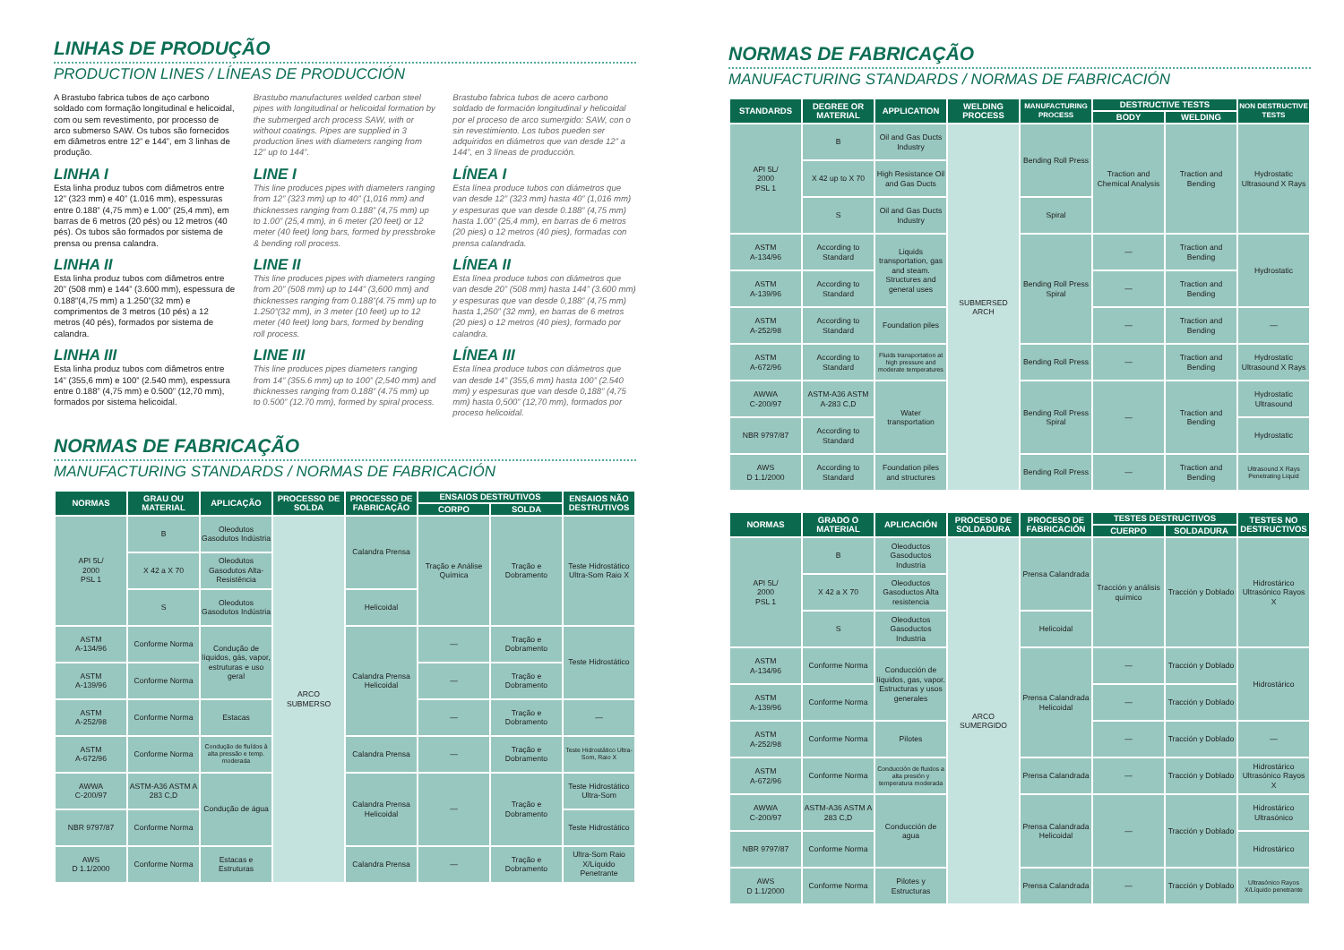LINHAS DE PRODUÇÃO
PRODUCTION LINES / LÍNEAS DE PRODUCCIÓN
A Brastubo fabrica tubos de aço carbono soldado com formação longitudinal e helicoidal, com ou sem revestimento, por processo de arco submerso SAW. Os tubos são fornecidos em diâmetros entre 12” e 144”, em 3 linhas de produção.
LINHA I
Esta linha produz tubos com diâmetros entre 12” (323 mm) e 40” (1.016 mm), espessuras entre 0.188” (4,75 mm) e 1.00” (25,4 mm), em barras de 6 metros (20 pés) ou 12 metros (40 pés). Os tubos são formados por sistema de prensa ou prensa calandra.
LINHA II
Esta linha produz tubos com diâmetros entre 20” (508 mm) e 144” (3.600 mm), espessura de 0.188”(4,75 mm) a 1.250”(32 mm) e comprimentos de 3 metros (10 pés) a 12 metros (40 pés), formados por sistema de calandra.
LINHA III
Esta linha produz tubos com diâmetros entre 14” (355,6 mm) e 100” (2.540 mm), espessura entre 0.188” (4,75 mm) e 0.500” (12,70 mm), formados por sistema helicoidal.
Brastubo manufactures welded carbon steel pipes with longitudinal or helicoidal formation by the submerged arch process SAW, with or without coatings. Pipes are supplied in 3 production lines with diameters ranging from 12” up to 144”.
LINE I
This line produces pipes with diameters ranging from 12” (323 mm) up to 40” (1,016 mm) and thicknesses ranging from 0.188” (4,75 mm) up to 1.00” (25,4 mm), in 6 meter (20 feet) or 12 meter (40 feet) long bars, formed by pressbroke & bending roll process.
LINE II
This line produces pipes with diameters ranging from 20” (508 mm) up to 144” (3,600 mm) and thicknesses ranging from 0.188”(4.75 mm) up to 1.250”(32 mm), in 3 meter (10 feet) up to 12 meter (40 feet) long bars, formed by bending roll process.
LINE III
This line produces pipes diameters ranging from 14” (355.6 mm) up to 100” (2,540 mm) and thicknesses ranging from 0.188” (4.75 mm) up to 0.500” (12.70 mm), formed by spiral process.
Brastubo fabrica tubos de acero carbono soldado de formación longitudinal y helicoidal por el proceso de arco sumergido: SAW, con o sin revestimiento. Los tubos pueden ser adquiridos en diámetros que van desde 12” a 144”, en 3 líneas de producción.
LÍNEA I
Esta línea produce tubos con diámetros que van desde 12” (323 mm) hasta 40” (1,016 mm) y espesuras que van desde 0.188” (4,75 mm) hasta 1.00” (25,4 mm), en barras de 6 metros (20 pies) o 12 metros (40 pies), formadas con prensa calandrada.
LÍNEA II
Esta línea produce tubos con diámetros que van desde 20” (508 mm) hasta 144” (3.600 mm) y espesuras que van desde 0,188” (4,75 mm) hasta 1,250” (32 mm), en barras de 6 metros (20 pies) o 12 metros (40 pies), formado por calandra.
LÍNEA III
Esta línea produce tubos con diámetros que van desde 14” (355,6 mm) hasta 100” (2.540 mm) y espesuras que van desde 0,188” (4,75 mm) hasta 0,500” (12,70 mm), formados por proceso helicoidal.
NORMAS DE FABRICAÇÃO
MANUFACTURING STANDARDS / NORMAS DE FABRICACIÓN
| NORMAS | GRAU OU MATERIAL | APLICAÇÃO | PROCESSO DE SOLDA | PROCESSO DE FABRICAÇÃO | ENSAIOS DESTRUTIVOS | | ENSAIOS NÃO DESTRUTIVOS |
| --- | --- | --- | --- | --- | --- | --- | --- |
| | | | | | CORPO | SOLDA | |
| API 5L/ 2000 PSL 1 | B | Oleodutos Gasodutos Indústria | ARCO SUBMERSO | Calandra Prensa | Tração e Análise Química | Tração e Dobramento | Teste Hidrostático Ultra-Som Raio X |
| | X 42 a X 70 | Oleodutos Gasodutos Alta-Resistência | | | | | |
| | S | Oleodutos Gasodutos Indústria | | Helicoidal | | | |
| ASTM A-134/96 | Conforme Norma | Condução de líquidos, gás, vapor, estruturas e uso geral | | Calandra Prensa Helicoidal | — | Tração e Dobramento | Teste Hidrostático |
| ASTM A-139/96 | Conforme Norma | | | | — | Tração e Dobramento | |
| ASTM A-252/98 | Conforme Norma | Estacas | | | — | Tração e Dobramento | — |
| ASTM A-672/96 | Conforme Norma | Condução de fluídos à alta pressão e temp. moderada | | Calandra Prensa | — | Tração e Dobramento | Teste Hidrostático Ultra-Som, Raio X |
| AWWA C-200/97 | ASTM-A36 ASTM A 283 C,D | Condução de água | | Calandra Prensa Helicoidal | — | Tração e Dobramento | Teste Hidrostático Ultra-Som |
| NBR 9797/87 | Conforme Norma | | | | | | Teste Hidrostático |
| AWS D 1.1/2000 | Conforme Norma | Estacas e Estruturas | | Calandra Prensa | — | Tração e Dobramento | Ultra-Som Raio X/Líquido Penetrante |
NORMAS DE FABRICAÇÃO
MANUFACTURING STANDARDS / NORMAS DE FABRICACIÓN
| STANDARDS | DEGREE OR MATERIAL | APPLICATION | WELDING PROCESS | MANUFACTURING PROCESS | DESTRUCTIVE TESTS | | NON DESTRUCTIVE TESTS |
| --- | --- | --- | --- | --- | --- | --- | --- |
| | | | | | BODY | WELDING | |
| API 5L/ 2000 PSL 1 | B | Oil and Gas Ducts Industry | SUBMERSED ARCH | Bending Roll Press | Traction and Chemical Analysis | Traction and Bending | Hydrostatic Ultrasound X Rays |
| | X 42 up to X 70 | High Resistance Oil and Gas Ducts | | | | | |
| | S | Oil and Gas Ducts Industry | | Spiral | | | |
| ASTM A-134/96 | According to Standard | Liquids transportation, gas and steam. Structures and general uses | | Bending Roll Press Spiral | — | Traction and Bending | Hydrostatic |
| ASTM A-139/96 | According to Standard | | | | — | Traction and Bending | |
| ASTM A-252/98 | According to Standard | Foundation piles | | | — | Traction and Bending | — |
| ASTM A-672/96 | According to Standard | Fluids transportation at high pressure and moderate temperatures | | Bending Roll Press | — | Traction and Bending | Hydrostatic Ultrasound X Rays |
| AWWA C-200/97 | ASTM-A36 ASTM A-283 C,D | Water transportation | | Bending Roll Press Spiral | — | Traction and Bending | Hydrostatic Ultrasound |
| NBR 9797/87 | According to Standard | | | | | | Hydrostatic |
| AWS D 1.1/2000 | According to Standard | Foundation piles and structures | | Bending Roll Press | — | Traction and Bending | Ultrasound X Rays Penetrating Liquid |
| NORMAS | GRADO O MATERIAL | APLICACIÓN | PROCESO DE SOLDADURA | PROCESO DE FABRICACIÓN | TESTES DESTRUCTIVOS | | TESTES NO DESTRUCTIVOS |
| --- | --- | --- | --- | --- | --- | --- | --- |
| | | | | | CUERPO | SOLDADURA | |
| API 5L/ 2000 PSL 1 | B | Oleoductos Gasoductos Industria | ARCO SUMERGIDO | Prensa Calandrada | Tracción y análisis químico | Tracción y Doblado | Hidrostárico Ultrasónico Rayos X |
| | X 42 a X 70 | Oleoductos Gasoductos Alta resistencia | | | | | |
| | S | Oleoductos Gasoductos Industria | | Helicoidal | | | |
| ASTM A-134/96 | Conforme Norma | Conducción de líquidos, gas, vapor. Estructuras y usos generales | | Prensa Calandrada Helicoidal | — | Tracción y Doblado | Hidrostárico |
| ASTM A-139/96 | Conforme Norma | | | | — | Tracción y Doblado | |
| ASTM A-252/98 | Conforme Norma | Pilotes | | | — | Tracción y Doblado | — |
| ASTM A-672/96 | Conforme Norma | Conducción de fluidos a alta presión y temperatura moderada | | Prensa Calandrada | — | Tracción y Doblado | Hidrostárico Ultrasónico Rayos X |
| AWWA C-200/97 | ASTM-A36 ASTM A 283 C,D | Conducción de agua | | Prensa Calandrada Helicoidal | — | Tracción y Doblado | Hidrostárico Ultrasónico |
| NBR 9797/87 | Conforme Norma | | | | | | Hidrostárico |
| AWS D 1.1/2000 | Conforme Norma | Pilotes y Estructuras | | Prensa Calandrada | — | Tracción y Doblado | Ultrasónico Rayos X/Líquido penetrante |